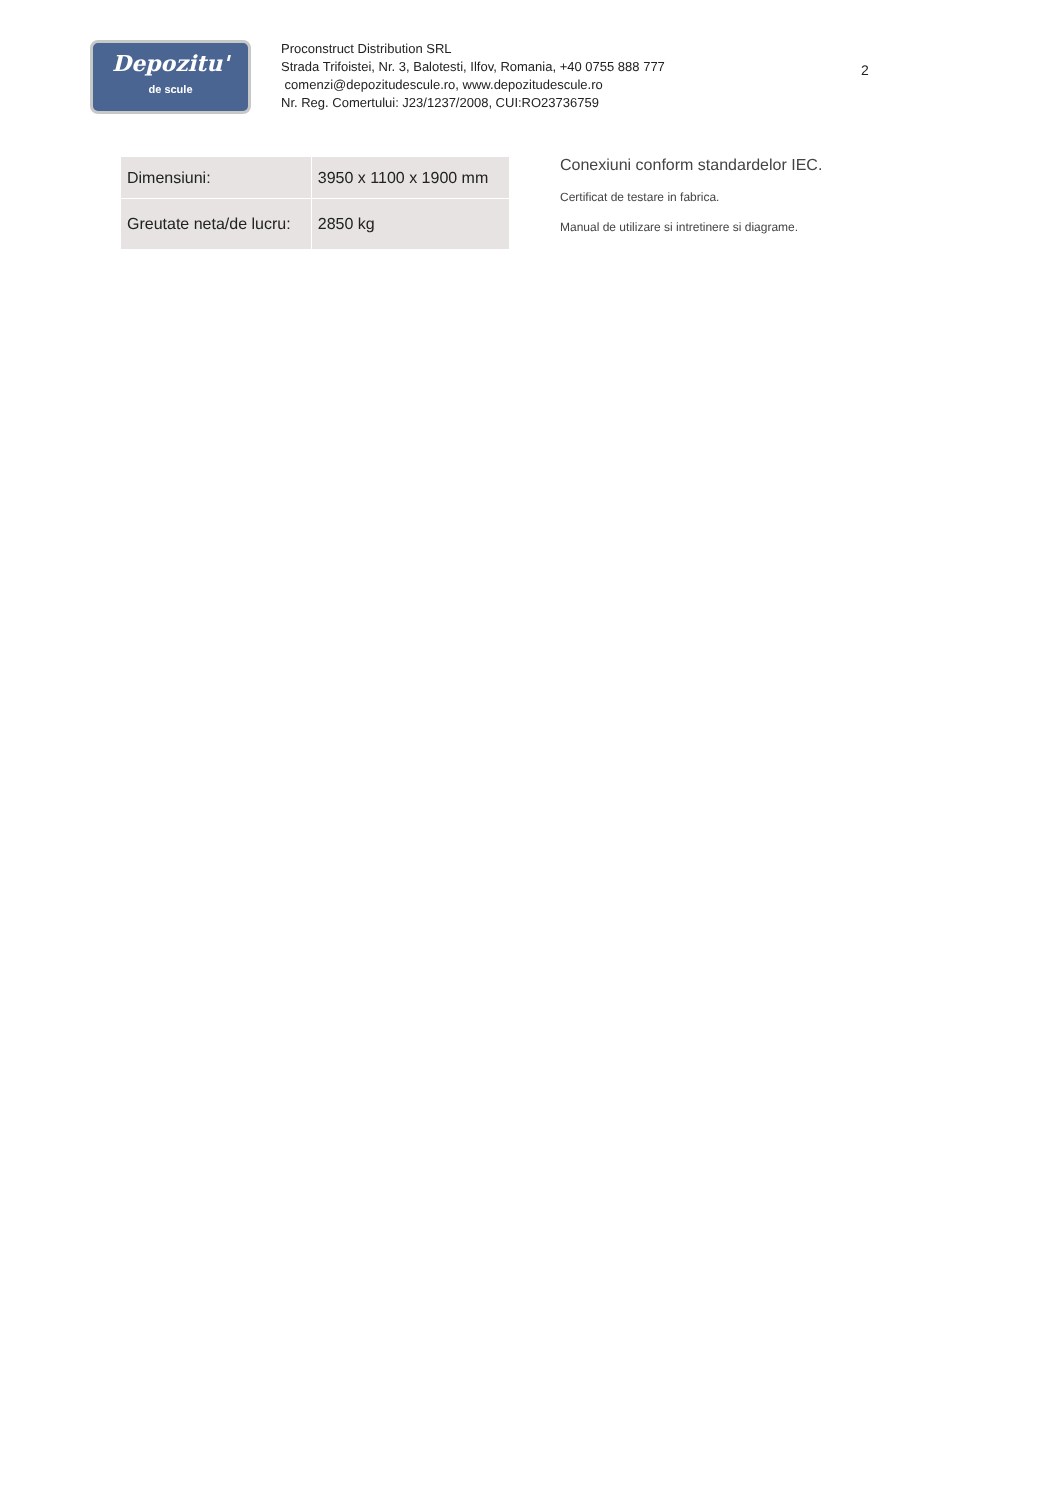Depozitu'
de scule
Proconstruct Distribution SRL
Strada Trifoistei, Nr. 3, Balotesti, Ilfov, Romania, +40 0755 888 777
comenzi@depozitudescule.ro, www.depozitudescule.ro
Nr. Reg. Comertului: J23/1237/2008, CUI:RO23736759
2
| Dimensiuni: | 3950 x 1100 x 1900 mm |
| Greutate neta/de lucru: | 2850 kg |
Conexiuni conform standardelor IEC.
Certificat de testare in fabrica.
Manual de utilizare si intretinere si diagrame.